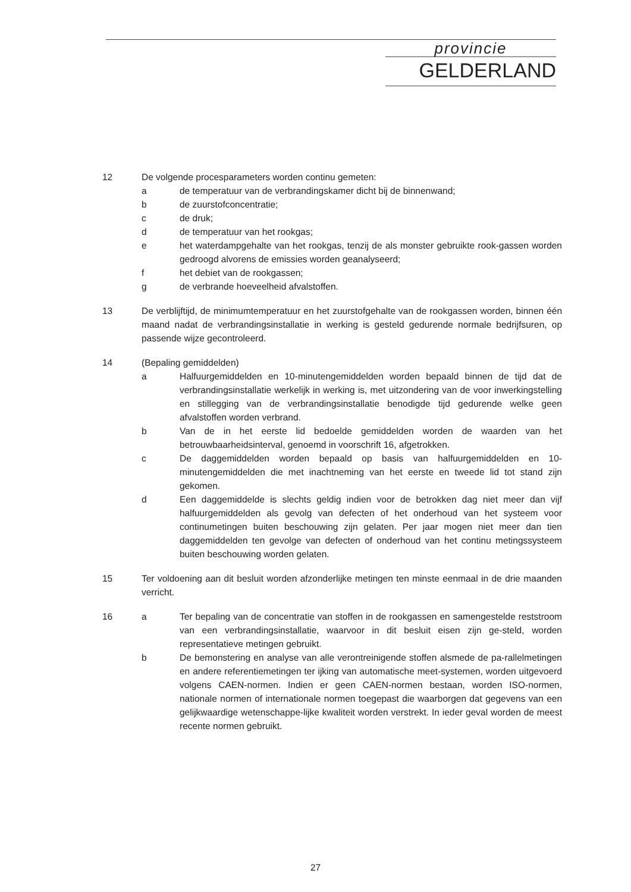provincie
GELDERLAND
12 De volgende procesparameters worden continu gemeten:
a de temperatuur van de verbrandingskamer dicht bij de binnenwand;
b de zuurstofconcentratie;
c de druk;
d de temperatuur van het rookgas;
e het waterdampgehalte van het rookgas, tenzij de als monster gebruikte rook-gassen worden gedroogd alvorens de emissies worden geanalyseerd;
f het debiet van de rookgassen;
g de verbrande hoeveelheid afvalstoffen.
13 De verblijftijd, de minimumtemperatuur en het zuurstofgehalte van de rookgassen worden, binnen één maand nadat de verbrandingsinstallatie in werking is gesteld gedurende normale bedrijfsuren, op passende wijze gecontroleerd.
14 (Bepaling gemiddelden)
a Halfuurgemiddelden en 10-minutengemiddelden worden bepaald binnen de tijd dat de verbrandingsinstallatie werkelijk in werking is, met uitzondering van de voor inwerkingstelling en stillegging van de verbrandingsinstallatie benodigde tijd gedurende welke geen afvalstoffen worden verbrand.
b Van de in het eerste lid bedoelde gemiddelden worden de waarden van het betrouwbaarheidsinterval, genoemd in voorschrift 16, afgetrokken.
c De daggemiddelden worden bepaald op basis van halfuurgemiddelden en 10-minutengemiddelden die met inachtneming van het eerste en tweede lid tot stand zijn gekomen.
d Een daggemiddelde is slechts geldig indien voor de betrokken dag niet meer dan vijf halfuurgemiddelden als gevolg van defecten of het onderhoud van het systeem voor continumetingen buiten beschouwing zijn gelaten. Per jaar mogen niet meer dan tien daggemiddelden ten gevolge van defecten of onderhoud van het continu metingssysteem buiten beschouwing worden gelaten.
15 Ter voldoening aan dit besluit worden afzonderlijke metingen ten minste eenmaal in de drie maanden verricht.
16 a Ter bepaling van de concentratie van stoffen in de rookgassen en samengestelde reststroom van een verbrandingsinstallatie, waarvoor in dit besluit eisen zijn ge-steld, worden representatieve metingen gebruikt.
b De bemonstering en analyse van alle verontreinigende stoffen alsmede de pa-rallelmetingen en andere referentiemetingen ter ijking van automatische meet-systemen, worden uitgevoerd volgens CAEN-normen. Indien er geen CAEN-normen bestaan, worden ISO-normen, nationale normen of internationale normen toegepast die waarborgen dat gegevens van een gelijkwaardige wetenschappe-lijke kwaliteit worden verstrekt. In ieder geval worden de meest recente normen gebruikt.
27